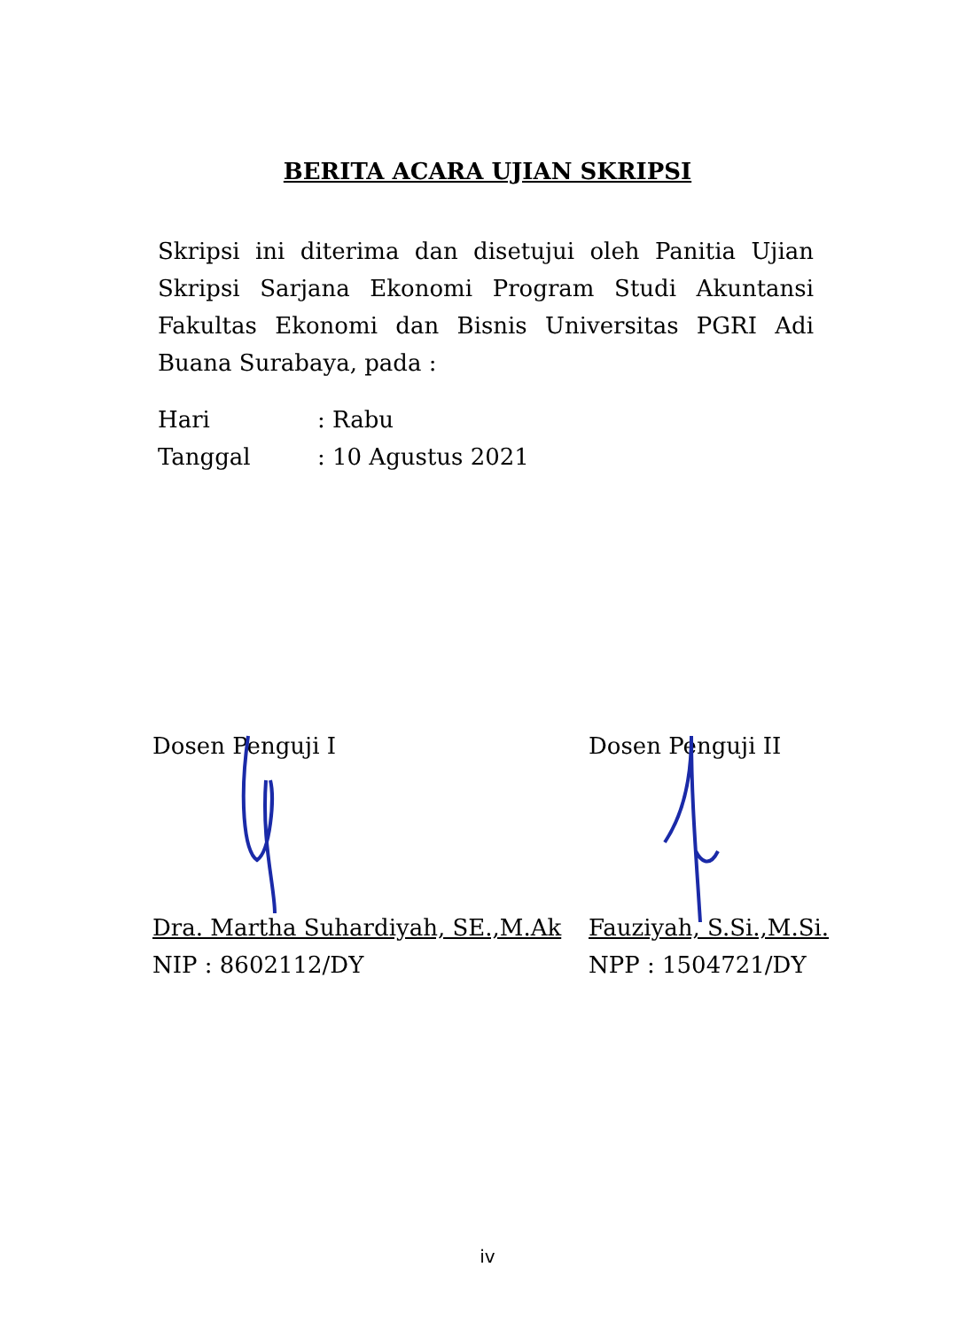BERITA ACARA UJIAN SKRIPSI
Skripsi ini diterima dan disetujui oleh Panitia Ujian Skripsi Sarjana Ekonomi Program Studi Akuntansi Fakultas Ekonomi dan Bisnis Universitas PGRI Adi Buana Surabaya, pada :
Hari: Rabu
Tanggal: 10 Agustus 2021
Dosen Penguji I Dosen Penguji II
Dra. Martha Suhardiyah, SE.,M.Ak
NIP : 8602112/DY
Fauziyah, S.Si.,M.Si.
NPP : 1504721/DY
iv